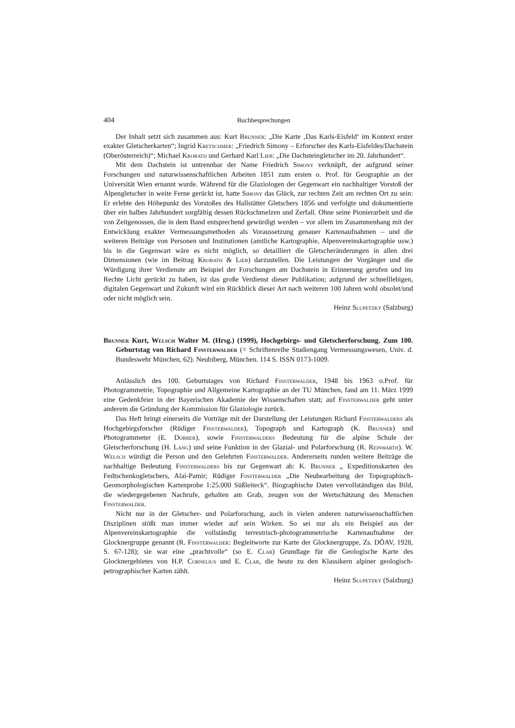404 Buchbesprechungen
Der Inhalt setzt sich zusammen aus: Kurt Brunner: „Die Karte ‚Das Karls-Eisfeld‘ im Kontext erster exakter Gletscherkarten“; Ingrid Kretschmer: „Friedrich Simony – Erforscher des Karls-Eisfeldes/Dachstein (Oberösterreich)“; Michael Krobath und Gerhard Karl Lieb: „Die Dachsteingletscher im 20. Jahrhundert“.
Mit dem Dachstein ist untrennbar der Name Friedrich Simony verknüpft, der aufgrund seiner Forschungen und naturwissenschaftlichen Arbeiten 1851 zum ersten o. Prof. für Geographie an der Universität Wien ernannt wurde. Während für die Glaziologen der Gegenwart ein nachhaltiger Vorstoß der Alpengletscher in weite Ferne gerückt ist, hatte Simony das Glück, zur rechten Zeit am rechten Ort zu sein: Er erlebte den Höhepunkt des Vorstoßes des Hallstätter Gletschers 1856 und verfolgte und dokumentierte über ein halbes Jahrhundert sorgfältig dessen Rückschmelzen und Zerfall. Ohne seine Pionierarbeit und die von Zeitgenossen, die in dem Band entsprechend gewürdigt werden – vor allem im Zusammenhang mit der Entwicklung exakter Vermessungsmethoden als Voraussetzung genauer Kartenaufnahmen – und die weiteren Beiträge von Personen und Institutionen (amtliche Kartographie, Alpenvereinskartographie usw.) bis in die Gegenwart wäre es nicht möglich, so detailliert die Gletscheränderungen in allen drei Dimensionen (wie im Beitrag Krobath & Lieb) darzustellen. Die Leistungen der Vorgänger und die Würdigung ihrer Verdienste am Beispiel der Forschungen am Dachstein in Erinnerung gerufen und ins Rechte Licht gerückt zu haben, ist das große Verdienst dieser Publikation; aufgrund der schnelllebigen, digitalen Gegenwart und Zukunft wird ein Rückblick dieser Art nach weiteren 100 Jahren wohl obsolet/und oder nicht möglich sein.
Heinz Slupetzky (Salzburg)
Brunner Kurt, Welsch Walter M. (Hrsg.) (1999), Hochgebirgs- und Gletscherforschung. Zum 100. Geburtstag von Richard Finsterwalder (= Schriftenreihe Studiengang Vermessungswesen, Univ. d. Bundeswehr München, 62). Neubiberg, München. 114 S. ISSN 0173-1009.
Anlässlich des 100. Geburtstages von Richard Finsterwalder, 1948 bis 1963 o.Prof. für Photogrammetrie, Topographie und Allgemeine Kartographie an der TU München, fand am 11. März 1999 eine Gedenkfeier in der Bayerischen Akademie der Wissenschaften statt; auf Finsterwalder geht unter anderem die Gründung der Kommission für Glaziologie zurück.
Das Heft bringt einerseits die Vorträge mit der Darstellung der Leistungen Richard Finsterwalders als Hochgebirgsforscher (Rüdiger Finsterwalder), Topograph und Kartograph (K. Brunner) und Photogrammeter (E. Dorrer), sowie Finsterwalders Bedeutung für die alpine Schule der Gletscherforschung (H. Lang) und seine Funktion in der Glazial- und Polarforschung (R. Reinwarth). W. Welsch würdigt die Person und den Gelehrten Finsterwalder. Andererseits runden weitere Beiträge die nachhaltige Bedeutung Finsterwalders bis zur Gegenwart ab: K. Brunner „ Expeditionskarten des Fedtschenkogletschers, Alai-Pamir; Rüdiger Finsterwalder „Die Neubearbeitung der Topographisch-Geomorphologischen Kartenprobe 1:25.000 Süßleiteck“. Biographische Daten vervollständigen das Bild, die wiedergegebenen Nachrufe, gehalten am Grab, zeugen von der Wertschätzung des Menschen Finsterwalder.
Nicht nur in der Gletscher- und Polarforschung, auch in vielen anderen naturwissenschaftlichen Disziplinen stößt man immer wieder auf sein Wirken. So sei nur als ein Beispiel aus der Alpenvereinskartographie die vollständig terrestrisch-photogrammetrische Kartenaufnahme der Glocknergruppe genannt (R. Finsterwalder: Begleitworte zur Karte der Glocknergruppe, Zs. DÖAV, 1928, S. 67-128); sie war eine „prachtvolle“ (so E. Clar) Grundlage für die Geologische Karte des Glocknergebietes von H.P. Cornelius und E. Clar, die heute zu den Klassikern alpiner geologisch-petrographischer Karten zählt.
Heinz Slupetzky (Salzburg)